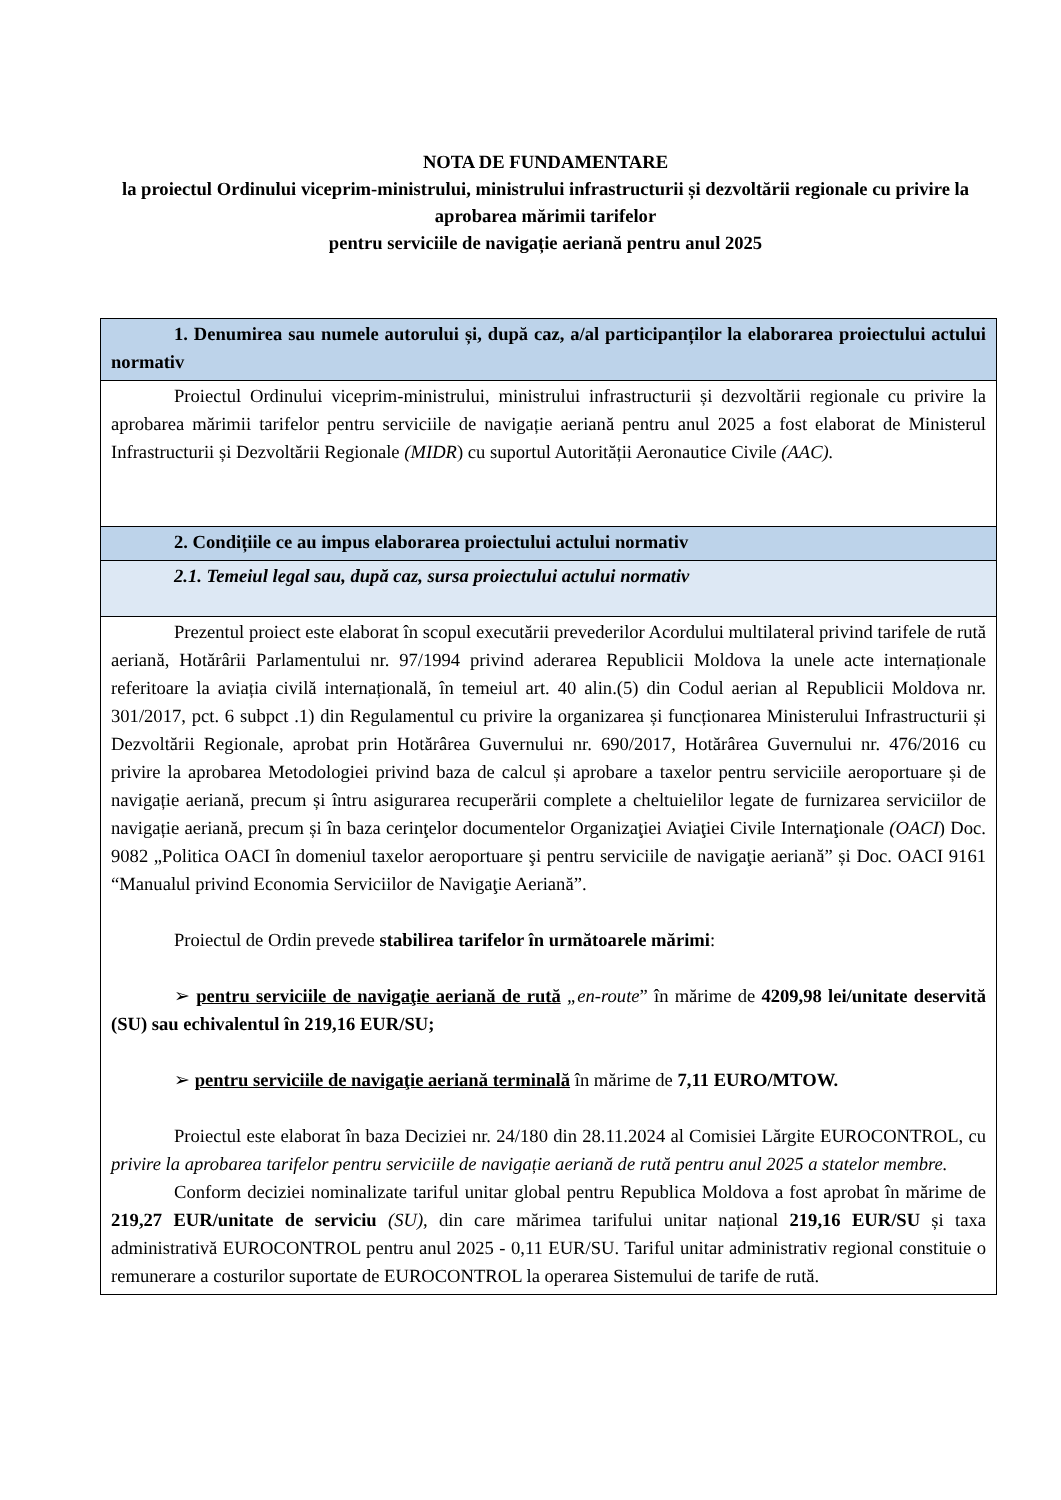NOTA DE FUNDAMENTARE
la proiectul Ordinului viceprim-ministrului, ministrului infrastructurii și dezvoltării regionale cu privire la aprobarea mărimii tarifelor
pentru serviciile de navigație aeriană pentru anul 2025
| 1. Denumirea sau numele autorului și, după caz, a/al participanților la elaborarea proiectului actului normativ |
| Proiectul Ordinului viceprim-ministrului, ministrului infrastructurii și dezvoltării regionale cu privire la aprobarea mărimii tarifelor pentru serviciile de navigație aeriană pentru anul 2025 a fost elaborat de Ministerul Infrastructurii și Dezvoltării Regionale (MIDR ) cu suportul Autorității Aeronautice Civile (AAC). |
| 2. Condițiile ce au impus elaborarea proiectului actului normativ |
| 2.1. Temeiul legal sau, după caz, sursa proiectului actului normativ |
| Prezentul proiect este elaborat în scopul executării prevederilor Acordului multilateral privind tarifele de rută aeriană, Hotărârii Parlamentului nr. 97/1994 privind aderarea Republicii Moldova la unele acte internaționale referitoare la aviația civilă internațională, în temeiul art. 40 alin.(5) din Codul aerian al Republicii Moldova nr. 301/2017, pct. 6 subpct .1) din Regulamentul cu privire la organizarea și funcționarea Ministerului Infrastructurii și Dezvoltării Regionale, aprobat prin Hotărârea Guvernului nr. 690/2017, Hotărârea Guvernului nr. 476/2016 cu privire la aprobarea Metodologiei privind baza de calcul și aprobare a taxelor pentru serviciile aeroportuare și de navigație aeriană, precum și întru asigurarea recuperării complete a cheltuielilor legate de furnizarea serviciilor de navigație aeriană, precum și în baza cerinţelor documentelor Organizaţiei Aviaţiei Civile Internaţionale (OACI ) Doc. 9082 „Politica OACI în domeniul taxelor aeroportuare şi pentru serviciile de navigaţie aeriană” și Doc. OACI 9161 “Manualul privind Economia Serviciilor de Navigaţie Aeriană”. Proiectul de Ordin prevede stabilirea tarifelor în următoarele mărimi : ➢ pentru serviciile de navigaţie aeriană de rută „en-route ” în mărime de 4209,98 lei/unitate deservită (SU) sau echivalentul în 219,16 EUR/SU; ➢ pentru serviciile de navigaţie aeriană terminală în mărime de 7,11 EURO/MTOW. Proiectul este elaborat în baza Deciziei nr. 24/180 din 28.11.2024 al Comisiei Lărgite EUROCONTROL, cu privire la aprobarea tarifelor pentru serviciile de navigație aeriană de rută pentru anul 2025 a statelor membre. Conform deciziei nominalizate tariful unitar global pentru Republica Moldova a fost aprobat în mărime de 219,27 EUR/unitate de serviciu (SU), din care mărimea tarifului unitar național 219,16 EUR/SU și taxa administrativă EUROCONTROL pentru anul 2025 - 0,11 EUR/SU. Tariful unitar administrativ regional constituie o remunerare a costurilor suportate de EUROCONTROL la operarea Sistemului de tarife de rută. |